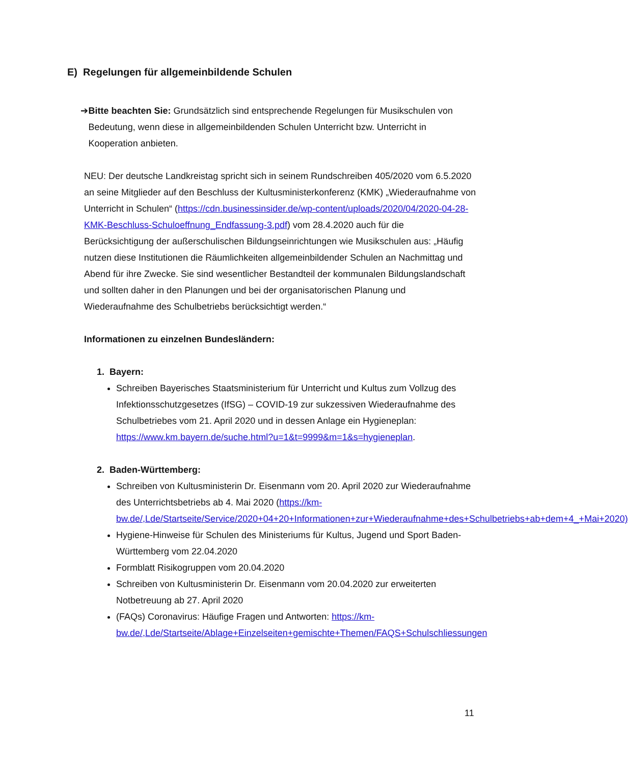E) Regelungen für allgemeinbildende Schulen
➔ Bitte beachten Sie: Grundsätzlich sind entsprechende Regelungen für Musikschulen von Bedeutung, wenn diese in allgemeinbildenden Schulen Unterricht bzw. Unterricht in Kooperation anbieten.
NEU: Der deutsche Landkreistag spricht sich in seinem Rundschreiben 405/2020 vom 6.5.2020 an seine Mitglieder auf den Beschluss der Kultusministerkonferenz (KMK) „Wiederaufnahme von Unterricht in Schulen“ (https://cdn.businessinsider.de/wp-content/uploads/2020/04/2020-04-28-KMK-Beschluss-Schuloeffnung_Endfassung-3.pdf) vom 28.4.2020 auch für die Berücksichtigung der außerschulischen Bildungseinrichtungen wie Musikschulen aus: „Häufig nutzen diese Institutionen die Räumlichkeiten allgemeinbildender Schulen an Nachmittag und Abend für ihre Zwecke. Sie sind wesentlicher Bestandteil der kommunalen Bildungslandschaft und sollten daher in den Planungen und bei der organisatorischen Planung und Wiederaufnahme des Schulbetriebs berücksichtigt werden.“
Informationen zu einzelnen Bundesländern:
1. Bayern:
Schreiben Bayerisches Staatsministerium für Unterricht und Kultus zum Vollzug des Infektionsschutzgesetzes (IfSG) – COVID-19 zur sukzessiven Wiederaufnahme des Schulbetriebes vom 21. April 2020 und in dessen Anlage ein Hygieneplan: https://www.km.bayern.de/suche.html?u=1&t=9999&m=1&s=hygieneplan.
2. Baden-Württemberg:
Schreiben von Kultusministerin Dr. Eisenmann vom 20. April 2020 zur Wiederaufnahme des Unterrichtsbetriebs ab 4. Mai 2020 (https://km-bw.de/,Lde/Startseite/Service/2020+04+20+Informationen+zur+Wiederaufnahme+des+Schulbetriebs+ab+dem+4_+Mai+2020)
Hygiene-Hinweise für Schulen des Ministeriums für Kultus, Jugend und Sport Baden-Württemberg vom 22.04.2020
Formblatt Risikogruppen vom 20.04.2020
Schreiben von Kultusministerin Dr. Eisenmann vom 20.04.2020 zur erweiterten Notbetreuung ab 27. April 2020
(FAQs) Coronavirus: Häufige Fragen und Antworten: https://km-bw.de/,Lde/Startseite/Ablage+Einzelseiten+gemischte+Themen/FAQS+Schulschliessungen
11